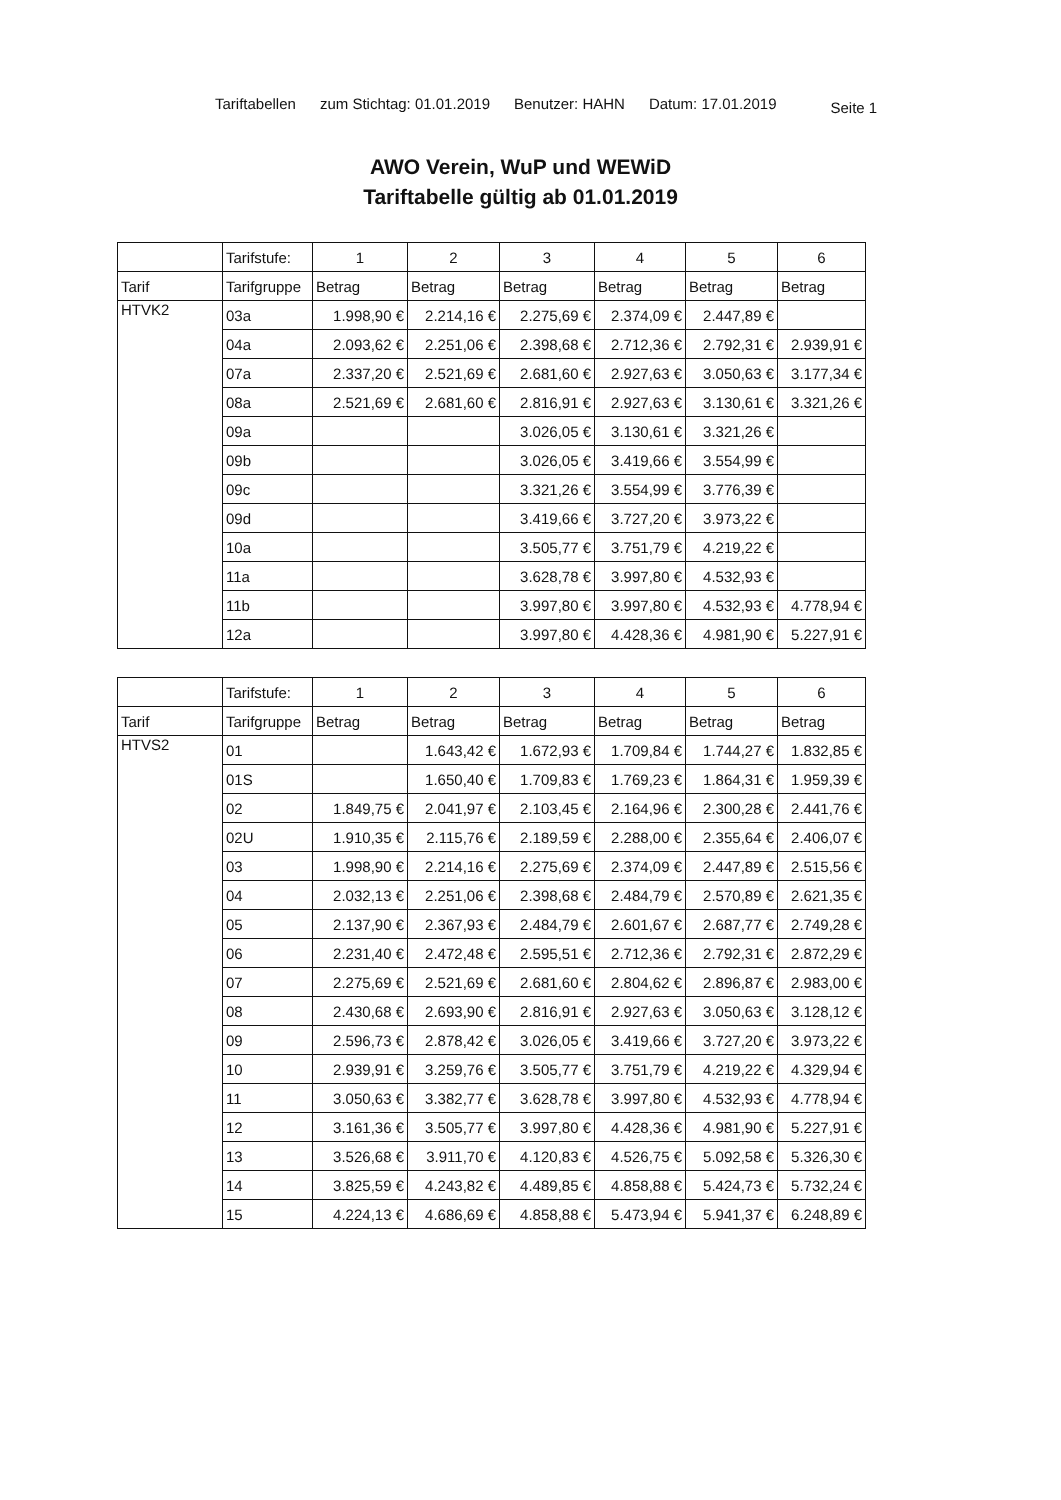Tariftabellen zum Stichtag: 01.01.2019 Benutzer: HAHN Datum: 17.01.2019 Seite 1
AWO Verein, WuP und WEWiD
Tariftabelle gültig ab 01.01.2019
| | Tarifstufe: | 1 | 2 | 3 | 4 | 5 | 6 |
| --- | --- | --- | --- | --- | --- | --- | --- |
| Tarif | Tarifgruppe | Betrag | Betrag | Betrag | Betrag | Betrag | Betrag |
| HTVK2 | 03a | 1.998,90 € | 2.214,16 € | 2.275,69 € | 2.374,09 € | 2.447,89 € | |
| | 04a | 2.093,62 € | 2.251,06 € | 2.398,68 € | 2.712,36 € | 2.792,31 € | 2.939,91 € |
| | 07a | 2.337,20 € | 2.521,69 € | 2.681,60 € | 2.927,63 € | 3.050,63 € | 3.177,34 € |
| | 08a | 2.521,69 € | 2.681,60 € | 2.816,91 € | 2.927,63 € | 3.130,61 € | 3.321,26 € |
| | 09a | | | 3.026,05 € | 3.130,61 € | 3.321,26 € | |
| | 09b | | | 3.026,05 € | 3.419,66 € | 3.554,99 € | |
| | 09c | | | 3.321,26 € | 3.554,99 € | 3.776,39 € | |
| | 09d | | | 3.419,66 € | 3.727,20 € | 3.973,22 € | |
| | 10a | | | 3.505,77 € | 3.751,79 € | 4.219,22 € | |
| | 11a | | | 3.628,78 € | 3.997,80 € | 4.532,93 € | |
| | 11b | | | 3.997,80 € | 3.997,80 € | 4.532,93 € | 4.778,94 € |
| | 12a | | | 3.997,80 € | 4.428,36 € | 4.981,90 € | 5.227,91 € |
| | Tarifstufe: | 1 | 2 | 3 | 4 | 5 | 6 |
| --- | --- | --- | --- | --- | --- | --- | --- |
| Tarif | Tarifgruppe | Betrag | Betrag | Betrag | Betrag | Betrag | Betrag |
| HTVS2 | 01 | | 1.643,42 € | 1.672,93 € | 1.709,84 € | 1.744,27 € | 1.832,85 € |
| | 01S | | 1.650,40 € | 1.709,83 € | 1.769,23 € | 1.864,31 € | 1.959,39 € |
| | 02 | 1.849,75 € | 2.041,97 € | 2.103,45 € | 2.164,96 € | 2.300,28 € | 2.441,76 € |
| | 02U | 1.910,35 € | 2.115,76 € | 2.189,59 € | 2.288,00 € | 2.355,64 € | 2.406,07 € |
| | 03 | 1.998,90 € | 2.214,16 € | 2.275,69 € | 2.374,09 € | 2.447,89 € | 2.515,56 € |
| | 04 | 2.032,13 € | 2.251,06 € | 2.398,68 € | 2.484,79 € | 2.570,89 € | 2.621,35 € |
| | 05 | 2.137,90 € | 2.367,93 € | 2.484,79 € | 2.601,67 € | 2.687,77 € | 2.749,28 € |
| | 06 | 2.231,40 € | 2.472,48 € | 2.595,51 € | 2.712,36 € | 2.792,31 € | 2.872,29 € |
| | 07 | 2.275,69 € | 2.521,69 € | 2.681,60 € | 2.804,62 € | 2.896,87 € | 2.983,00 € |
| | 08 | 2.430,68 € | 2.693,90 € | 2.816,91 € | 2.927,63 € | 3.050,63 € | 3.128,12 € |
| | 09 | 2.596,73 € | 2.878,42 € | 3.026,05 € | 3.419,66 € | 3.727,20 € | 3.973,22 € |
| | 10 | 2.939,91 € | 3.259,76 € | 3.505,77 € | 3.751,79 € | 4.219,22 € | 4.329,94 € |
| | 11 | 3.050,63 € | 3.382,77 € | 3.628,78 € | 3.997,80 € | 4.532,93 € | 4.778,94 € |
| | 12 | 3.161,36 € | 3.505,77 € | 3.997,80 € | 4.428,36 € | 4.981,90 € | 5.227,91 € |
| | 13 | 3.526,68 € | 3.911,70 € | 4.120,83 € | 4.526,75 € | 5.092,58 € | 5.326,30 € |
| | 14 | 3.825,59 € | 4.243,82 € | 4.489,85 € | 4.858,88 € | 5.424,73 € | 5.732,24 € |
| | 15 | 4.224,13 € | 4.686,69 € | 4.858,88 € | 5.473,94 € | 5.941,37 € | 6.248,89 € |